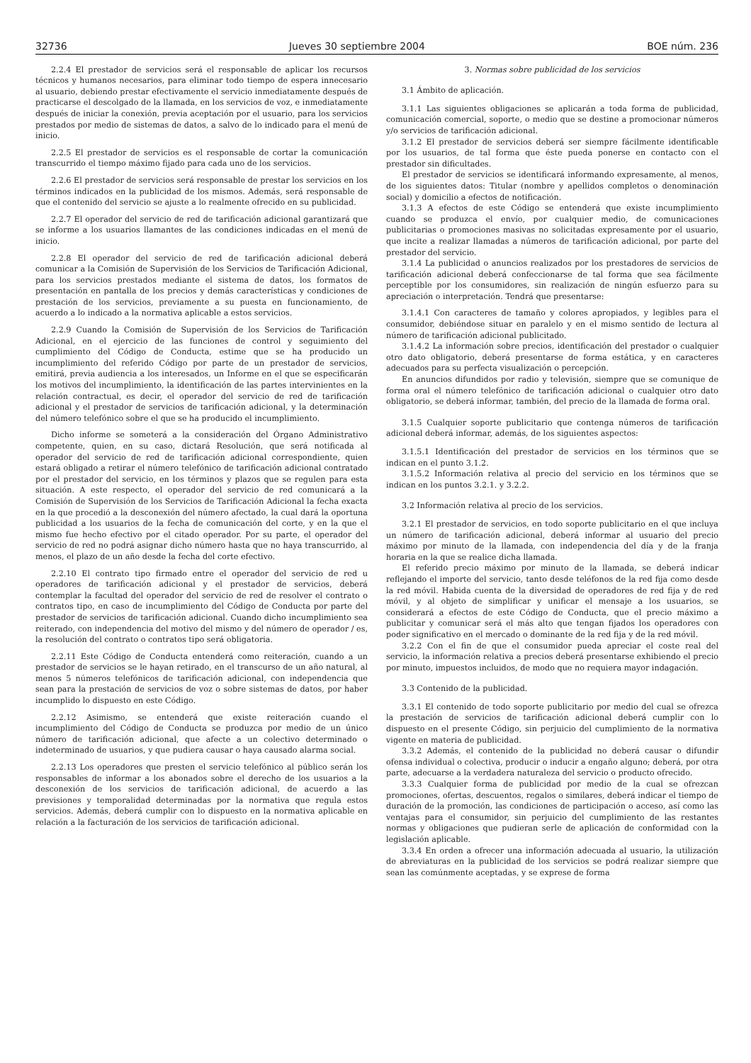32736 Jueves 30 septiembre 2004 BOE núm. 236
2.2.4 El prestador de servicios será el responsable de aplicar los recursos técnicos y humanos necesarios, para eliminar todo tiempo de espera innecesario al usuario, debiendo prestar efectivamente el servicio inmediatamente después de practicarse el descolgado de la llamada, en los servicios de voz, e inmediatamente después de iniciar la conexión, previa aceptación por el usuario, para los servicios prestados por medio de sistemas de datos, a salvo de lo indicado para el menú de inicio.
2.2.5 El prestador de servicios es el responsable de cortar la comunicación transcurrido el tiempo máximo fijado para cada uno de los servicios.
2.2.6 El prestador de servicios será responsable de prestar los servicios en los términos indicados en la publicidad de los mismos. Además, será responsable de que el contenido del servicio se ajuste a lo realmente ofrecido en su publicidad.
2.2.7 El operador del servicio de red de tarificación adicional garantizará que se informe a los usuarios llamantes de las condiciones indicadas en el menú de inicio.
2.2.8 El operador del servicio de red de tarificación adicional deberá comunicar a la Comisión de Supervisión de los Servicios de Tarificación Adicional, para los servicios prestados mediante el sistema de datos, los formatos de presentación en pantalla de los precios y demás características y condiciones de prestación de los servicios, previamente a su puesta en funcionamiento, de acuerdo a lo indicado a la normativa aplicable a estos servicios.
2.2.9 Cuando la Comisión de Supervisión de los Servicios de Tarificación Adicional, en el ejercicio de las funciones de control y seguimiento del cumplimiento del Código de Conducta, estime que se ha producido un incumplimiento del referido Código por parte de un prestador de servicios, emitirá, previa audiencia a los interesados, un Informe en el que se especificarán los motivos del incumplimiento, la identificación de las partes intervinientes en la relación contractual, es decir, el operador del servicio de red de tarificación adicional y el prestador de servicios de tarificación adicional, y la determinación del número telefónico sobre el que se ha producido el incumplimiento.
Dicho informe se someterá a la consideración del Órgano Administrativo competente, quien, en su caso, dictará Resolución, que será notificada al operador del servicio de red de tarificación adicional correspondiente, quien estará obligado a retirar el número telefónico de tarificación adicional contratado por el prestador del servicio, en los términos y plazos que se regulen para esta situación. A este respecto, el operador del servicio de red comunicará a la Comisión de Supervisión de los Servicios de Tarificación Adicional la fecha exacta en la que procedió a la desconexión del número afectado, la cual dará la oportuna publicidad a los usuarios de la fecha de comunicación del corte, y en la que el mismo fue hecho efectivo por el citado operador. Por su parte, el operador del servicio de red no podrá asignar dicho número hasta que no haya transcurrido, al menos, el plazo de un año desde la fecha del corte efectivo.
2.2.10 El contrato tipo firmado entre el operador del servicio de red u operadores de tarificación adicional y el prestador de servicios, deberá contemplar la facultad del operador del servicio de red de resolver el contrato o contratos tipo, en caso de incumplimiento del Código de Conducta por parte del prestador de servicios de tarificación adicional. Cuando dicho incumplimiento sea reiterado, con independencia del motivo del mismo y del número de operador / es, la resolución del contrato o contratos tipo será obligatoria.
2.2.11 Este Código de Conducta entenderá como reiteración, cuando a un prestador de servicios se le hayan retirado, en el transcurso de un año natural, al menos 5 números telefónicos de tarificación adicional, con independencia que sean para la prestación de servicios de voz o sobre sistemas de datos, por haber incumplido lo dispuesto en este Código.
2.2.12 Asimismo, se entenderá que existe reiteración cuando el incumplimiento del Código de Conducta se produzca por medio de un único número de tarificación adicional, que afecte a un colectivo determinado o indeterminado de usuarios, y que pudiera causar o haya causado alarma social.
2.2.13 Los operadores que presten el servicio telefónico al público serán los responsables de informar a los abonados sobre el derecho de los usuarios a la desconexión de los servicios de tarificación adicional, de acuerdo a las previsiones y temporalidad determinadas por la normativa que regula estos servicios. Además, deberá cumplir con lo dispuesto en la normativa aplicable en relación a la facturación de los servicios de tarificación adicional.
3. Normas sobre publicidad de los servicios
3.1 Ámbito de aplicación.
3.1.1 Las siguientes obligaciones se aplicarán a toda forma de publicidad, comunicación comercial, soporte, o medio que se destine a promocionar números y/o servicios de tarificación adicional.
3.1.2 El prestador de servicios deberá ser siempre fácilmente identificable por los usuarios, de tal forma que éste pueda ponerse en contacto con el prestador sin dificultades.
El prestador de servicios se identificará informando expresamente, al menos, de los siguientes datos: Titular (nombre y apellidos completos o denominación social) y domicilio a efectos de notificación.
3.1.3 A efectos de este Código se entenderá que existe incumplimiento cuando se produzca el envío, por cualquier medio, de comunicaciones publicitarias o promociones masivas no solicitadas expresamente por el usuario, que incite a realizar llamadas a números de tarificación adicional, por parte del prestador del servicio.
3.1.4 La publicidad o anuncios realizados por los prestadores de servicios de tarificación adicional deberá confeccionarse de tal forma que sea fácilmente perceptible por los consumidores, sin realización de ningún esfuerzo para su apreciación o interpretación. Tendrá que presentarse:
3.1.4.1 Con caracteres de tamaño y colores apropiados, y legibles para el consumidor, debiéndose situar en paralelo y en el mismo sentido de lectura al número de tarificación adicional publicitado.
3.1.4.2 La información sobre precios, identificación del prestador o cualquier otro dato obligatorio, deberá presentarse de forma estática, y en caracteres adecuados para su perfecta visualización o percepción.
En anuncios difundidos por radio y televisión, siempre que se comunique de forma oral el número telefónico de tarificación adicional o cualquier otro dato obligatorio, se deberá informar, también, del precio de la llamada de forma oral.
3.1.5 Cualquier soporte publicitario que contenga números de tarificación adicional deberá informar, además, de los siguientes aspectos:
3.1.5.1 Identificación del prestador de servicios en los términos que se indican en el punto 3.1.2.
3.1.5.2 Información relativa al precio del servicio en los términos que se indican en los puntos 3.2.1. y 3.2.2.
3.2 Información relativa al precio de los servicios.
3.2.1 El prestador de servicios, en todo soporte publicitario en el que incluya un número de tarificación adicional, deberá informar al usuario del precio máximo por minuto de la llamada, con independencia del día y de la franja horaria en la que se realice dicha llamada.
El referido precio máximo por minuto de la llamada, se deberá indicar reflejando el importe del servicio, tanto desde teléfonos de la red fija como desde la red móvil. Habida cuenta de la diversidad de operadores de red fija y de red móvil, y al objeto de simplificar y unificar el mensaje a los usuarios, se considerará a efectos de este Código de Conducta, que el precio máximo a publicitar y comunicar será el más alto que tengan fijados los operadores con poder significativo en el mercado o dominante de la red fija y de la red móvil.
3.2.2 Con el fin de que el consumidor pueda apreciar el coste real del servicio, la información relativa a precios deberá presentarse exhibiendo el precio por minuto, impuestos incluidos, de modo que no requiera mayor indagación.
3.3 Contenido de la publicidad.
3.3.1 El contenido de todo soporte publicitario por medio del cual se ofrezca la prestación de servicios de tarificación adicional deberá cumplir con lo dispuesto en el presente Código, sin perjuicio del cumplimiento de la normativa vigente en materia de publicidad.
3.3.2 Además, el contenido de la publicidad no deberá causar o difundir ofensa individual o colectiva, producir o inducir a engaño alguno; deberá, por otra parte, adecuarse a la verdadera naturaleza del servicio o producto ofrecido.
3.3.3 Cualquier forma de publicidad por medio de la cual se ofrezcan promociones, ofertas, descuentos, regalos o similares, deberá indicar el tiempo de duración de la promoción, las condiciones de participación o acceso, así como las ventajas para el consumidor, sin perjuicio del cumplimiento de las restantes normas y obligaciones que pudieran serle de aplicación de conformidad con la legislación aplicable.
3.3.4 En orden a ofrecer una información adecuada al usuario, la utilización de abreviaturas en la publicidad de los servicios se podrá realizar siempre que sean las comúnmente aceptadas, y se exprese de forma